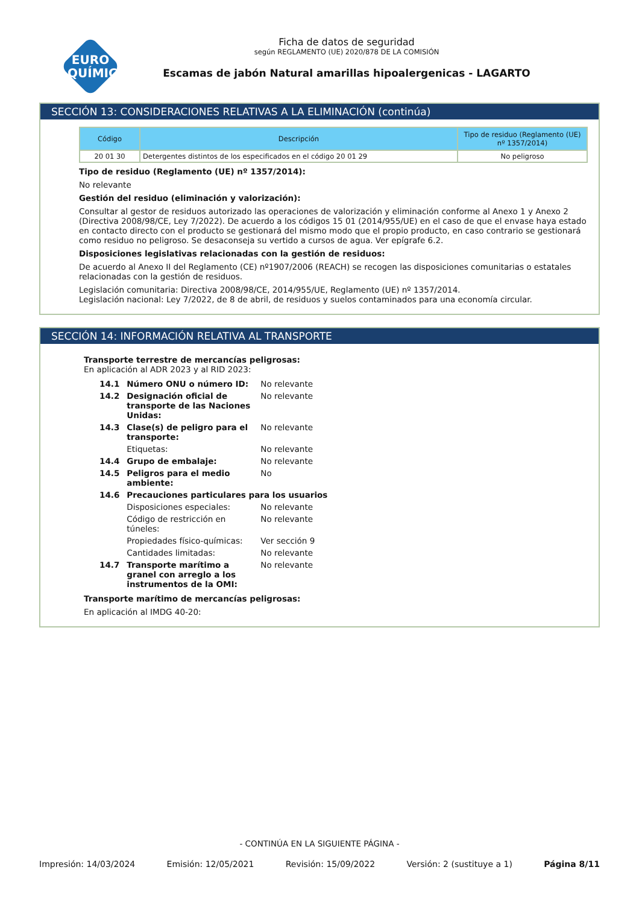EURO
QUÍMICA
Ficha de datos de seguridad
según REGLAMENTO (UE) 2020/878 DE LA COMISIÓN
Escamas de jabón Natural amarillas hipoalergenicas - LAGARTO
SECCIÓN 13: CONSIDERACIONES RELATIVAS A LA ELIMINACIÓN (continúa)
| Código | Descripción | Tipo de residuo (Reglamento (UE) nº 1357/2014) |
| --- | --- | --- |
| 20 01 30 | Detergentes distintos de los especificados en el código 20 01 29 | No peligroso |
Tipo de residuo (Reglamento (UE) nº 1357/2014):
No relevante
Gestión del residuo (eliminación y valorización):
Consultar al gestor de residuos autorizado las operaciones de valorización y eliminación conforme al Anexo 1 y Anexo 2 (Directiva 2008/98/CE, Ley 7/2022). De acuerdo a los códigos 15 01 (2014/955/UE) en el caso de que el envase haya estado en contacto directo con el producto se gestionará del mismo modo que el propio producto, en caso contrario se gestionará como residuo no peligroso. Se desaconseja su vertido a cursos de agua. Ver epígrafe 6.2.
Disposiciones legislativas relacionadas con la gestión de residuos:
De acuerdo al Anexo II del Reglamento (CE) nº1907/2006 (REACH) se recogen las disposiciones comunitarias o estatales relacionadas con la gestión de residuos.
Legislación comunitaria: Directiva 2008/98/CE, 2014/955/UE, Reglamento (UE) nº 1357/2014.
Legislación nacional: Ley 7/2022, de 8 de abril, de residuos y suelos contaminados para una economía circular.
SECCIÓN 14: INFORMACIÓN RELATIVA AL TRANSPORTE
Transporte terrestre de mercancías peligrosas:
En aplicación al ADR 2023 y al RID 2023:
| 14.1 | Número ONU o número ID: | No relevante |
| 14.2 | Designación oficial de transporte de las Naciones Unidas: | No relevante |
| 14.3 | Clase(s) de peligro para el transporte: | No relevante |
| | Etiquetas: | No relevante |
| 14.4 | Grupo de embalaje: | No relevante |
| 14.5 | Peligros para el medio ambiente: | No |
| 14.6 | Precauciones particulares para los usuarios | |
| | Disposiciones especiales: | No relevante |
| | Código de restricción en túneles: | No relevante |
| | Propiedades físico-químicas: | Ver sección 9 |
| | Cantidades limitadas: | No relevante |
| 14.7 | Transporte marítimo a granel con arreglo a los instrumentos de la OMI: | No relevante |
Transporte marítimo de mercancías peligrosas:
En aplicación al IMDG 40-20:
- CONTINÚA EN LA SIGUIENTE PÁGINA -
Impresión: 14/03/2024 Emisión: 12/05/2021 Revisión: 15/09/2022 Versión: 2 (sustituye a 1) Página 8/11